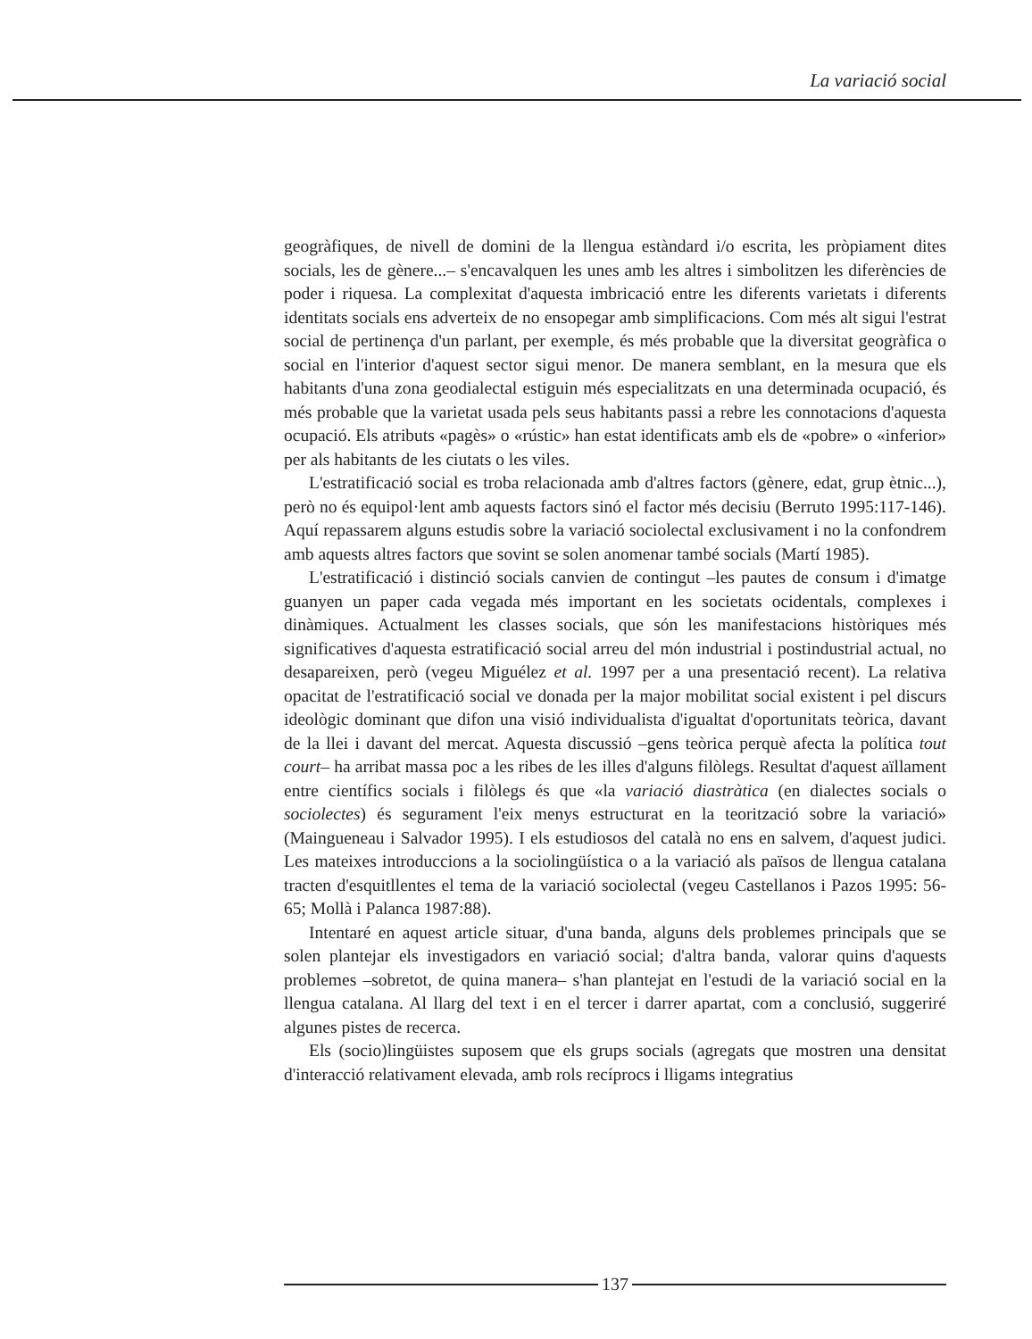La variació social
geogràfiques, de nivell de domini de la llengua estàndard i/o escrita, les pròpiament dites socials, les de gènere...– s'encavalquen les unes amb les altres i simbolitzen les diferències de poder i riquesa. La complexitat d'aquesta imbricació entre les diferents varietats i diferents identitats socials ens adverteix de no ensopegar amb simplificacions. Com més alt sigui l'estrat social de pertinença d'un parlant, per exemple, és més probable que la diversitat geogràfica o social en l'interior d'aquest sector sigui menor. De manera semblant, en la mesura que els habitants d'una zona geodialectal estiguin més especialitzats en una determinada ocupació, és més probable que la varietat usada pels seus habitants passi a rebre les connotacions d'aquesta ocupació. Els atributs «pagès» o «rústic» han estat identificats amb els de «pobre» o «inferior» per als habitants de les ciutats o les viles.
L'estratificació social es troba relacionada amb d'altres factors (gènere, edat, grup ètnic...), però no és equipol·lent amb aquests factors sinó el factor més decisiu (Berruto 1995:117-146). Aquí repassarem alguns estudis sobre la variació sociolectal exclusivament i no la confondrem amb aquests altres factors que sovint se solen anomenar també socials (Martí 1985).
L'estratificació i distinció socials canvien de contingut –les pautes de consum i d'imatge guanyen un paper cada vegada més important en les societats ocidentals, complexes i dinàmiques. Actualment les classes socials, que són les manifestacions històriques més significatives d'aquesta estratificació social arreu del món industrial i postindustrial actual, no desapareixen, però (vegeu Miguélez et al. 1997 per a una presentació recent). La relativa opacitat de l'estratificació social ve donada per la major mobilitat social existent i pel discurs ideològic dominant que difon una visió individualista d'igualtat d'oportunitats teòrica, davant de la llei i davant del mercat. Aquesta discussió –gens teòrica perquè afecta la política tout court– ha arribat massa poc a les ribes de les illes d'alguns filòlegs. Resultat d'aquest aïllament entre científics socials i filòlegs és que «la variació diastràtica (en dialectes socials o sociolectes) és segurament l'eix menys estructurat en la teorització sobre la variació» (Maingueneau i Salvador 1995). I els estudiosos del català no ens en salvem, d'aquest judici. Les mateixes introduccions a la sociolingüística o a la variació als països de llengua catalana tracten d'esquitllentes el tema de la variació sociolectal (vegeu Castellanos i Pazos 1995: 56-65; Mollà i Palanca 1987:88).
Intentaré en aquest article situar, d'una banda, alguns dels problemes principals que se solen plantejar els investigadors en variació social; d'altra banda, valorar quins d'aquests problemes –sobretot, de quina manera– s'han plantejat en l'estudi de la variació social en la llengua catalana. Al llarg del text i en el tercer i darrer apartat, com a conclusió, suggeriré algunes pistes de recerca.
Els (socio)lingüistes suposem que els grups socials (agregats que mostren una densitat d'interacció relativament elevada, amb rols recíprocs i lligams integratius
137